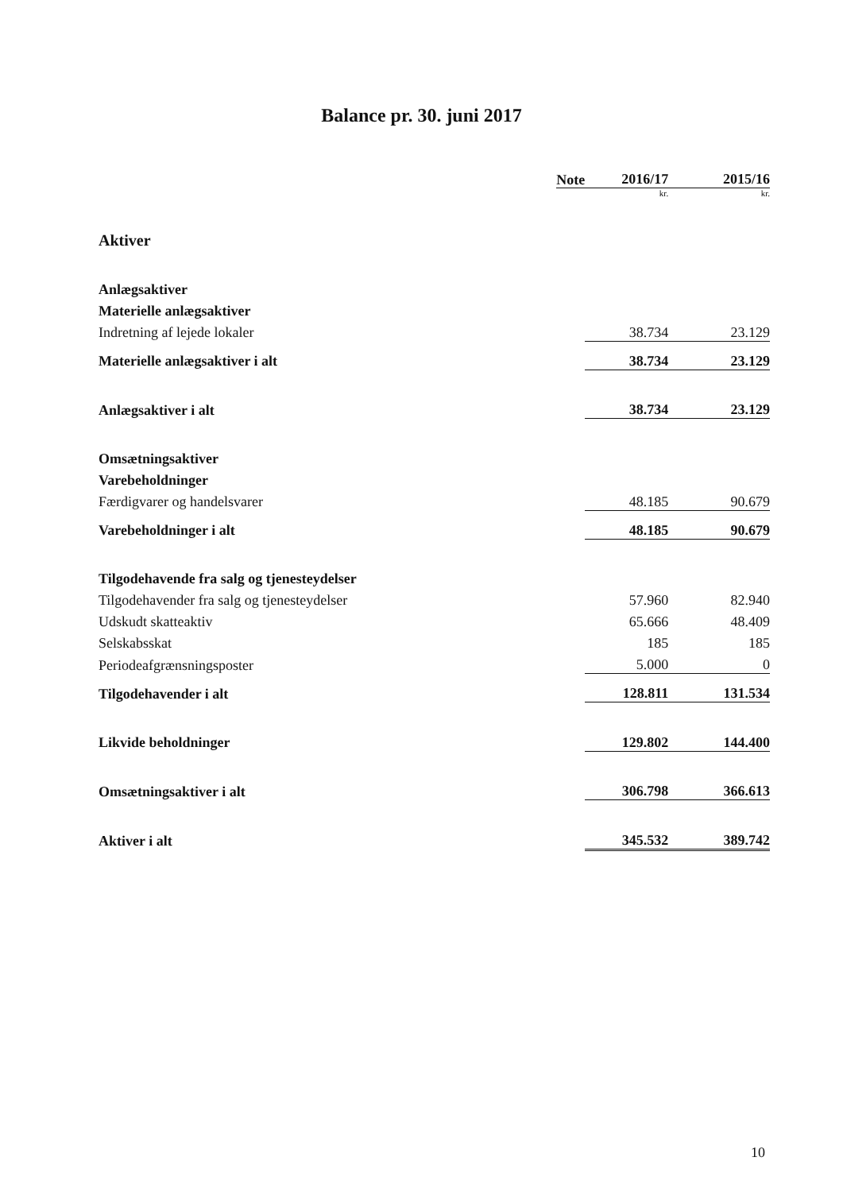Balance pr. 30. juni 2017
| | Note | 2016/17 | 2015/16 |
| --- | --- | --- | --- |
| | | kr. | kr. |
| Aktiver | | | |
| Anlægsaktiver | | | |
| Materielle anlægsaktiver | | | |
| Indretning af lejede lokaler | | 38.734 | 23.129 |
| Materielle anlægsaktiver i alt | | 38.734 | 23.129 |
| Anlægsaktiver i alt | | 38.734 | 23.129 |
| Omsætningsaktiver | | | |
| Varebeholdninger | | | |
| Færdigvarer og handelsvarer | | 48.185 | 90.679 |
| Varebeholdninger i alt | | 48.185 | 90.679 |
| Tilgodehavende fra salg og tjenesteydelser | | | |
| Tilgodehavender fra salg og tjenesteydelser | | 57.960 | 82.940 |
| Udskudt skatteaktiv | | 65.666 | 48.409 |
| Selskabsskat | | 185 | 185 |
| Periodeafgrænsningsposter | | 5.000 | 0 |
| Tilgodehavender i alt | | 128.811 | 131.534 |
| Likvide beholdninger | | 129.802 | 144.400 |
| Omsætningsaktiver i alt | | 306.798 | 366.613 |
| Aktiver i alt | | 345.532 | 389.742 |
10